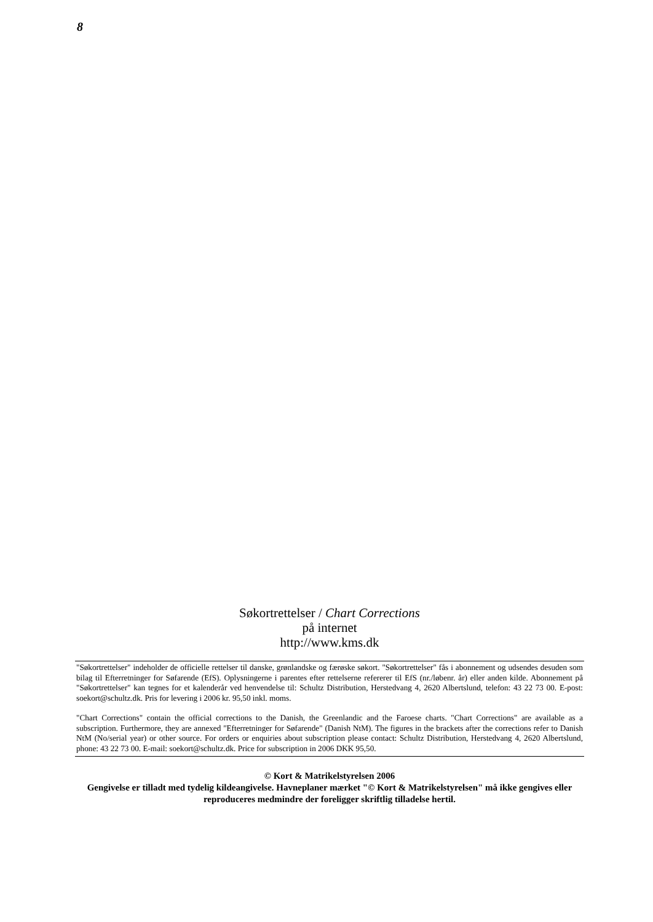8
Søkortrettelser / Chart Corrections
på internet
http://www.kms.dk
"Søkortrettelser" indeholder de officielle rettelser til danske, grønlandske og færøske søkort. "Søkortrettelser" fås i abonnement og udsendes desuden som bilag til Efterretninger for Søfarende (EfS). Oplysningerne i parentes efter rettelserne refererer til EfS (nr./løbenr. år) eller anden kilde. Abonnement på "Søkortrettelser" kan tegnes for et kalenderår ved henvendelse til: Schultz Distribution, Herstedvang 4, 2620 Albertslund, telefon: 43 22 73 00. E-post: soekort@schultz.dk. Pris for levering i 2006 kr. 95,50 inkl. moms.
"Chart Corrections" contain the official corrections to the Danish, the Greenlandic and the Faroese charts. "Chart Corrections" are available as a subscription. Furthermore, they are annexed "Efterretninger for Søfarende" (Danish NtM). The figures in the brackets after the corrections refer to Danish NtM (No/serial year) or other source. For orders or enquiries about subscription please contact: Schultz Distribution, Herstedvang 4, 2620 Albertslund, phone: 43 22 73 00. E-mail: soekort@schultz.dk. Price for subscription in 2006 DKK 95,50.
© Kort & Matrikelstyrelsen 2006
Gengivelse er tilladt med tydelig kildeangivelse. Havneplaner mærket "© Kort & Matrikelstyrelsen" må ikke gengives eller reproduceres medmindre der foreligger skriftlig tilladelse hertil.